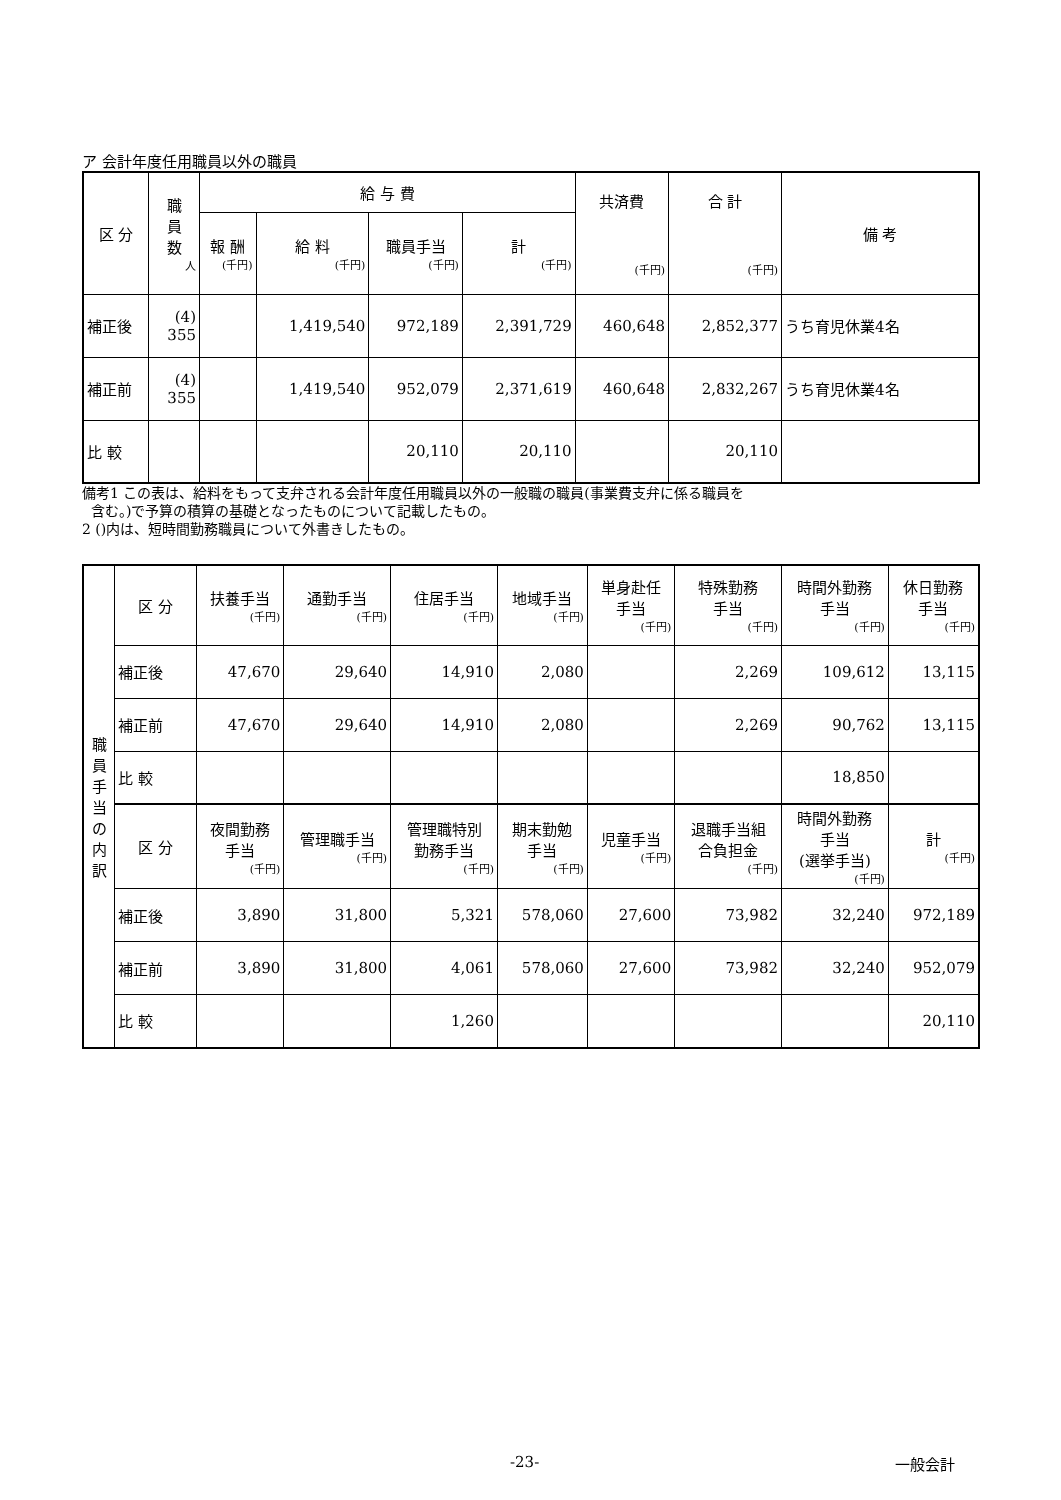ア 会計年度任用職員以外の職員
| 区 分 | 職 員 数 人 | 給 与 費 | | | | 共済費 (千円) | 合 計 (千円) | 備 考 |
| --- | --- | --- | --- | --- | --- | --- | --- | --- |
| | | 報 酬 (千円) | 給 料 (千円) | 職員手当 (千円) | 計 (千円) | | | |
| 補正後 | (4) 355 | | 1,419,540 | 972,189 | 2,391,729 | 460,648 | 2,852,377 | うち育児休業4名 |
| 補正前 | (4) 355 | | 1,419,540 | 952,079 | 2,371,619 | 460,648 | 2,832,267 | うち育児休業4名 |
| 比 較 | | | | 20,110 | 20,110 | | 20,110 | |
備考1 この表は、給料をもって支弁される会計年度任用職員以外の一般職の職員(事業費支弁に係る職員を
含む。)で予算の積算の基礎となったものについて記載したもの。
2 ()内は、短時間勤務職員について外書きしたもの。
| 職 員 手 当 の 内 訳 | 区 分 | 扶養手当 (千円) | 通勤手当 (千円) | 住居手当 (千円) | 地域手当 (千円) | 単身赴任 手当 (千円) | 特殊勤務 手当 (千円) | 時間外勤務 手当 (千円) | 休日勤務 手当 (千円) |
| | 補正後 | 47,670 | 29,640 | 14,910 | 2,080 | | 2,269 | 109,612 | 13,115 |
| | 補正前 | 47,670 | 29,640 | 14,910 | 2,080 | | 2,269 | 90,762 | 13,115 |
| | 比 較 | | | | | | | 18,850 | |
| | 区 分 | 夜間勤務 手当 (千円) | 管理職手当 (千円) | 管理職特別 勤務手当 (千円) | 期末勤勉 手当 (千円) | 児童手当 (千円) | 退職手当組 合負担金 (千円) | 時間外勤務 手当 (選挙手当) (千円) | 計 (千円) |
| | 補正後 | 3,890 | 31,800 | 5,321 | 578,060 | 27,600 | 73,982 | 32,240 | 972,189 |
| | 補正前 | 3,890 | 31,800 | 4,061 | 578,060 | 27,600 | 73,982 | 32,240 | 952,079 |
| | 比 較 | | | 1,260 | | | | | 20,110 |
-23- 一般会計